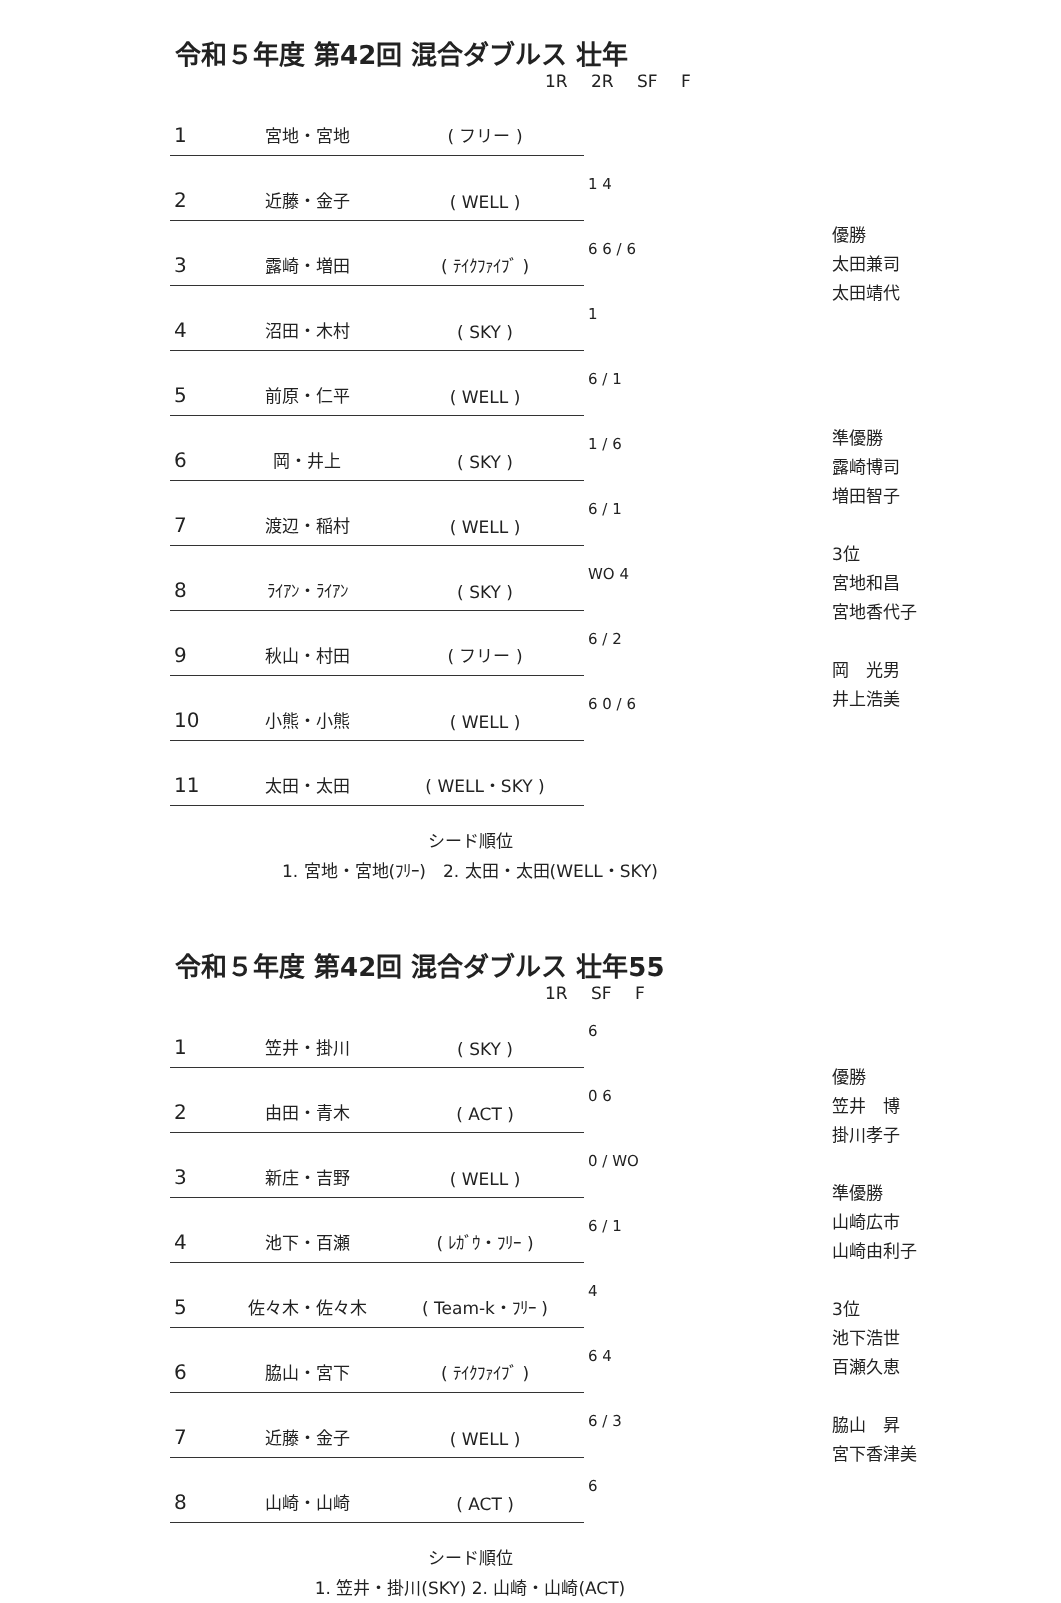令和５年度 第42回 混合ダブルス 壮年
1R 2R SF F
| 1 | 宮地・宮地 | ( フリー ) | |
| 2 | 近藤・金子 | ( WELL ) | 1 4 |
| 3 | 露崎・増田 | ( ﾃｲｸﾌｧｲﾌﾞ ) | 6 6 / 6 |
| 4 | 沼田・木村 | ( SKY ) | 1 |
| 5 | 前原・仁平 | ( WELL ) | 6 / 1 |
| 6 | 岡・井上 | ( SKY ) | 1 / 6 |
| 7 | 渡辺・稲村 | ( WELL ) | 6 / 1 |
| 8 | ﾗｲｱﾝ・ﾗｲｱﾝ | ( SKY ) | WO 4 |
| 9 | 秋山・村田 | ( フリー ) | 6 / 2 |
| 10 | 小熊・小熊 | ( WELL ) | 6 0 / 6 |
| 11 | 太田・太田 | ( WELL・SKY ) | |
優勝
太田兼司
太田靖代
準優勝
露崎博司
増田智子
3位
宮地和昌
宮地香代子
岡　光男
井上浩美
シード順位
1. 宮地・宮地(ﾌﾘｰ)　2. 太田・太田(WELL・SKY)
令和５年度 第42回 混合ダブルス 壮年55
1R SF F
| 1 | 笠井・掛川 | ( SKY ) | 6 |
| 2 | 由田・青木 | ( ACT ) | 0 6 |
| 3 | 新庄・吉野 | ( WELL ) | 0 / WO |
| 4 | 池下・百瀬 | ( ﾚｶﾞｳ・ﾌﾘｰ ) | 6 / 1 |
| 5 | 佐々木・佐々木 | ( Team-k・ﾌﾘｰ ) | 4 |
| 6 | 脇山・宮下 | ( ﾃｲｸﾌｧｲﾌﾞ ) | 6 4 |
| 7 | 近藤・金子 | ( WELL ) | 6 / 3 |
| 8 | 山崎・山崎 | ( ACT ) | 6 |
優勝
笠井　博
掛川孝子
準優勝
山崎広市
山崎由利子
3位
池下浩世
百瀬久恵
脇山　昇
宮下香津美
シード順位
1. 笠井・掛川(SKY) 2. 山崎・山崎(ACT)